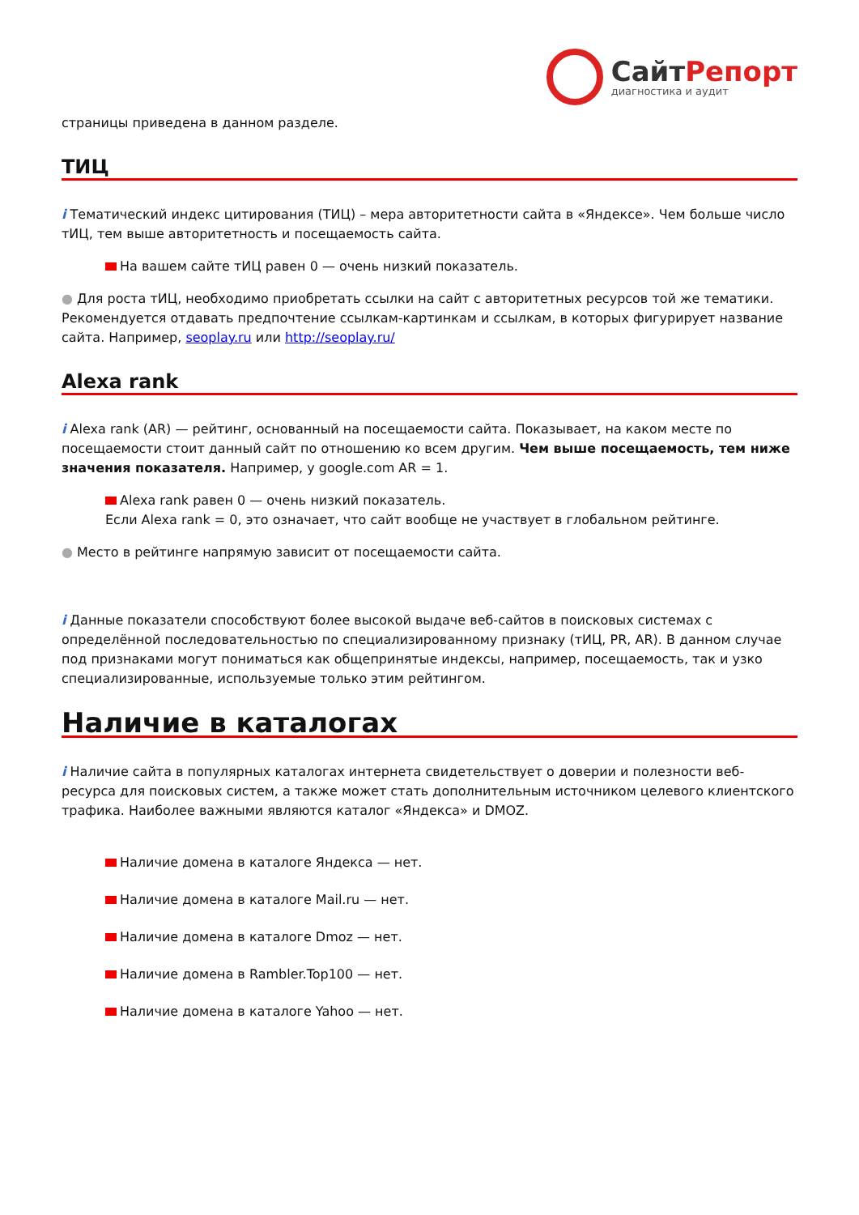СайтРепорт
диагностика и аудит
страницы приведена в данном разделе.
ТИЦ
i Тематический индекс цитирования (ТИЦ) – мера авторитетности сайта в «Яндексе». Чем больше число тИЦ, тем выше авторитетность и посещаемость сайта.
На вашем сайте тИЦ равен 0 — очень низкий показатель.
● Для роста тИЦ, необходимо приобретать ссылки на сайт с авторитетных ресурсов той же тематики. Рекомендуется отдавать предпочтение ссылкам-картинкам и ссылкам, в которых фигурирует название сайта. Например, seoplay.ru или http://seoplay.ru/
Alexa rank
i Alexa rank (AR) — рейтинг, основанный на посещаемости сайта. Показывает, на каком месте по посещаемости стоит данный сайт по отношению ко всем другим. Чем выше посещаемость, тем ниже значения показателя. Например, у google.com AR = 1.
Alexa rank равен 0 — очень низкий показатель.
Если Alexa rank = 0, это означает, что сайт вообще не участвует в глобальном рейтинге.
● Место в рейтинге напрямую зависит от посещаемости сайта.
i Данные показатели способствуют более высокой выдаче веб-сайтов в поисковых системах с определённой последовательностью по специализированному признаку (тИЦ, PR, AR). В данном случае под признаками могут пониматься как общепринятые индексы, например, посещаемость, так и узко специализированные, используемые только этим рейтингом.
Наличие в каталогах
i Наличие сайта в популярных каталогах интернета свидетельствует о доверии и полезности веб-ресурса для поисковых систем, а также может стать дополнительным источником целевого клиентского трафика. Наиболее важными являются каталог «Яндекса» и DMOZ.
Наличие домена в каталоге Яндекса — нет.
Наличие домена в каталоге Mail.ru — нет.
Наличие домена в каталоге Dmoz — нет.
Наличие домена в Rambler.Top100 — нет.
Наличие домена в каталоге Yahoo — нет.